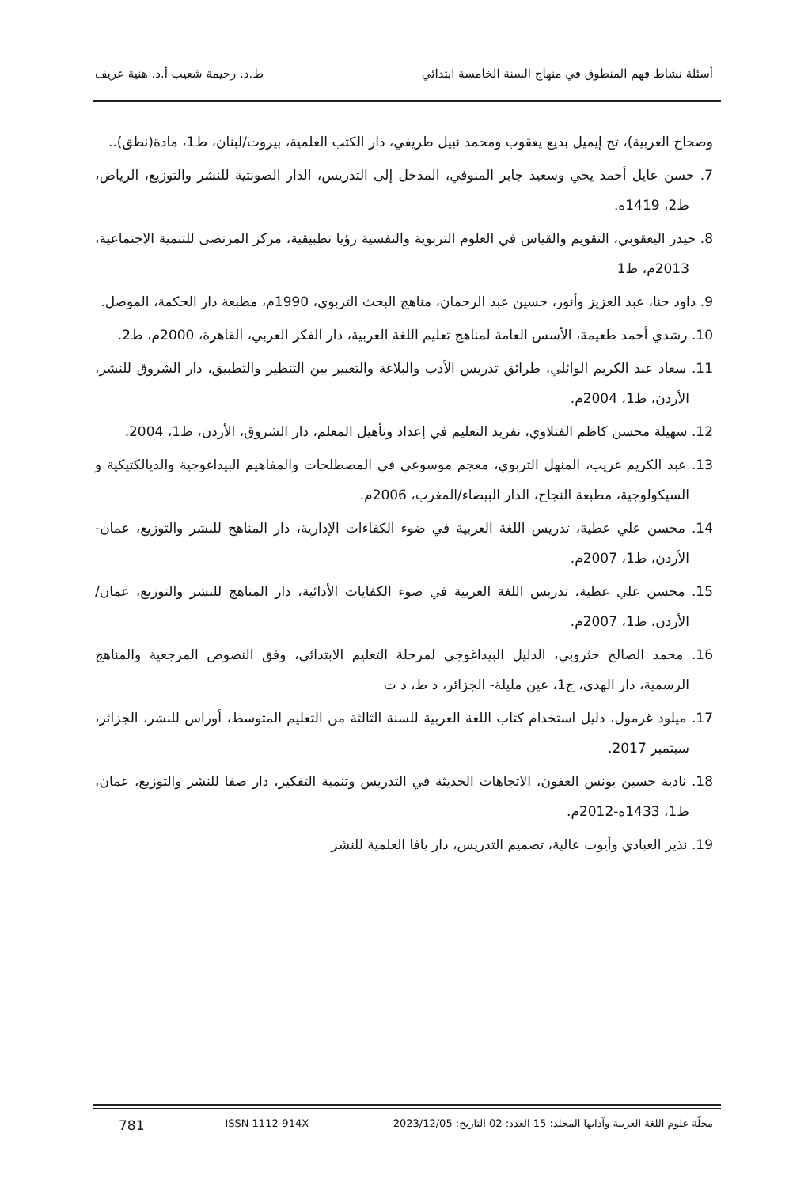أسئلة نشاط فهم المنطوق في منهاج السنة الخامسة ابتدائي ط.د. رحيمة شعيب أ.د. هنية عريف
وصحاح العربية)، تح إيميل بديع يعقوب ومحمد نبيل طريفي، دار الكتب العلمية، بيروت/لبنان، ط1، مادة(نطق)..
7. حسن عايل أحمد يحي وسعيد جابر المنوفي، المدخل إلى التدريس، الدار الصونتية للنشر والتوزيع، الرياض، ط2، 1419ه.
8. حيدر اليعقوبي، التقويم والقياس في العلوم التربوية والنفسية رؤيا تطبيقية، مركز المرتضى للتنمية الاجتماعية، 2013م، ط1
9. داود حنا، عبد العزيز وأنور، حسين عبد الرحمان، مناهج البحث التربوي، 1990م، مطبعة دار الحكمة، الموصل.
10. رشدي أحمد طعيمة، الأسس العامة لمناهج تعليم اللغة العربية، دار الفكر العربي، القاهرة، 2000م، ط2.
11. سعاد عبد الكريم الوائلي، طرائق تدريس الأدب والبلاغة والتعبير بين التنظير والتطبيق، دار الشروق للنشر، الأردن، ط1، 2004م.
12. سهيلة محسن كاظم الفتلاوي، تفريد التعليم في إعداد وتأهيل المعلم، دار الشروق، الأردن، ط1، 2004.
13. عبد الكريم غريب، المنهل التربوي، معجم موسوعي في المصطلحات والمفاهيم البيداغوجية والديالكتيكية و السيكولوجية، مطبعة النجاح، الدار البيضاء/المغرب، 2006م.
14. محسن علي عطية، تدريس اللغة العربية في ضوء الكفاءات الإدارية، دار المناهج للنشر والتوزيع، عمان-الأردن، ط1، 2007م.
15. محسن علي عطية، تدريس اللغة العربية في ضوء الكفايات الأدائية، دار المناهج للنشر والتوزيع، عمان/الأردن، ط1، 2007م.
16. محمد الصالح حثروبي، الدليل البيداغوجي لمرحلة التعليم الابتدائي، وفق النصوص المرجعية والمناهج الرسمية، دار الهدى، ج1، عين مليلة- الجزائر، د ط، د ت
17. ميلود غرمول، دليل استخدام كتاب اللغة العربية للسنة الثالثة من التعليم المتوسط، أوراس للنشر، الجزائر، سبتمبر 2017.
18. نادية حسين يونس العفون، الاتجاهات الحديثة في التدريس وتنمية التفكير، دار صفا للنشر والتوزيع، عمان، ط1، 1433ه-2012م.
19. نذير العبادي وأيوب عالية، تصميم التدريس، دار يافا العلمية للنشر
مجلّة علوم اللغة العربية وآدابها المجلد: 15 العدد: 02 التاريخ: 2023/12/05- ISSN 1112-914X 781